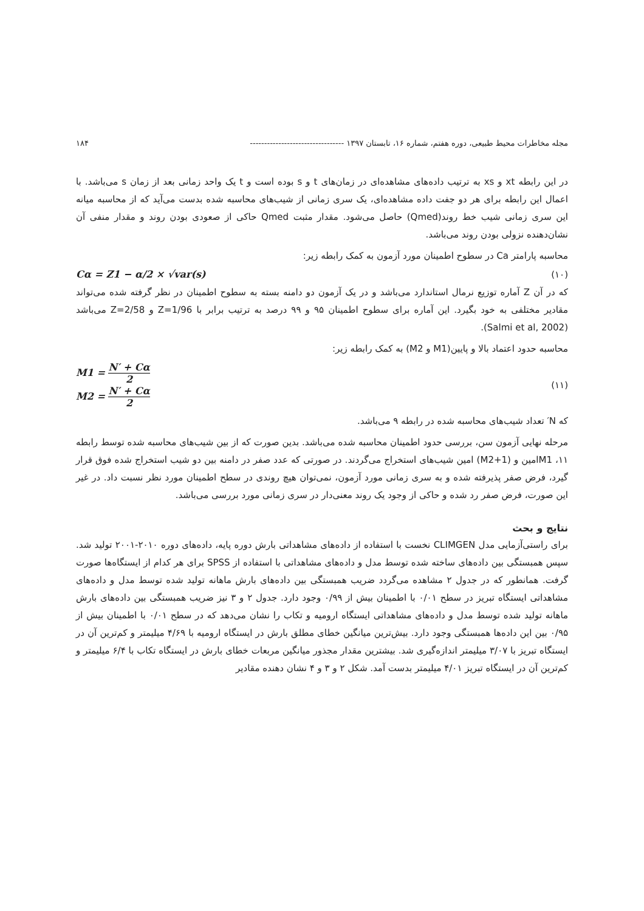مجله مخاطرات محیط طبیعی، دوره هفتم، شماره ۱۶، تابستان ۱۳۹۷ --------------------------------- ۱۸۴
در این رابطه xt و xs به ترتیب داده‌های مشاهده‌ای در زمان‌های t و s بوده است و t یک واحد زمانی بعد از زمان s می‌باشد. با اعمال این رابطه برای هر دو جفت داده مشاهده‌ای، یک سری زمانی از شیب‌های محاسبه شده بدست می‌آید که از محاسبه میانه این سری زمانی شیب خط روند(Qmed) حاصل می‌شود. مقدار مثبت Qmed حاکی از صعودی بودن روند و مقدار منفی آن نشان‌دهنده نزولی بودن روند می‌باشد.
محاسبه پارامتر Ca در سطوح اطمینان مورد آزمون به کمک رابطه زیر:
(۱۰) Cα = Z1 − α/2 × √var(s)
که در آن Z آماره توزیع نرمال استاندارد می‌باشد و در یک آزمون دو دامنه بسته به سطوح اطمینان در نظر گرفته شده می‌تواند مقادیر مختلفی به خود بگیرد. این آماره برای سطوح اطمینان ۹۵ و ۹۹ درصد به ترتیب برابر با Z=1/96 و Z=2/58 می‌باشد (Salmi et al, 2002).
محاسبه حدود اعتماد بالا و پایین(M1 و M2) به کمک رابطه زیر:
(۱۱)
M1 = N′ + Cα 2
M2 = N′ + Cα 2
که N′ تعداد شیب‌های محاسبه شده در رابطه ۹ می‌باشد.
مرحله نهایی آزمون سن، بررسی حدود اطمینان محاسبه شده می‌باشد. بدین صورت که از بین شیب‌های محاسبه شده توسط رابطه ۱۱، M1امین و (M2+1) امین شیب‌های استخراج می‌گردند. در صورتی که عدد صفر در دامنه بین دو شیب استخراج شده فوق قرار گیرد، فرض صفر پذیرفته شده و به سری زمانی مورد آزمون، نمی‌توان هیچ روندی در سطح اطمینان مورد نظر نسبت داد. در غیر این صورت، فرض صفر رد شده و حاکی از وجود یک روند معنی‌دار در سری زمانی مورد بررسی می‌باشد.
نتایج و بحث
برای راستی‌آزمایی مدل CLIMGEN نخست با استفاده از داده‌های مشاهداتی بارش دوره پایه، داده‌های دوره ۲۰۱۰-۲۰۰۱ تولید شد. سپس همبستگی بین داده‌های ساخته شده توسط مدل و داده‌های مشاهداتی با استفاده از SPSS برای هر کدام از ایستگاه‌ها صورت گرفت. همانطور که در جدول ۲ مشاهده می‌گردد ضریب همبستگی بین داده‌های بارش ماهانه تولید شده توسط مدل و داده‌های مشاهداتی ایستگاه تبریز در سطح ۰/۰۱ با اطمینان بیش از ۰/۹۹ وجود دارد. جدول ۲ و ۳ نیز ضریب همبستگی بین داده‌های بارش ماهانه تولید شده توسط مدل و داده‌های مشاهداتی ایستگاه ارومیه و تکاب را نشان می‌دهد که در سطح ۰/۰۱ با اطمینان بیش از ۰/۹۵ بین این داده‌ها همبستگی وجود دارد. بیش‌ترین میانگین خطای مطلق بارش در ایستگاه ارومیه با ۴/۶۹ میلیمتر و کم‌ترین آن در ایستگاه تبریز با ۳/۰۷ میلیمتر اندازه‌گیری شد. بیشترین مقدار مجذور میانگین مربعات خطای بارش در ایستگاه تکاب با ۶/۴ میلیمتر و کم‌ترین آن در ایستگاه تبریز ۴/۰۱ میلیمتر بدست آمد. شکل ۲ و ۳ و ۴ نشان دهنده مقادیر